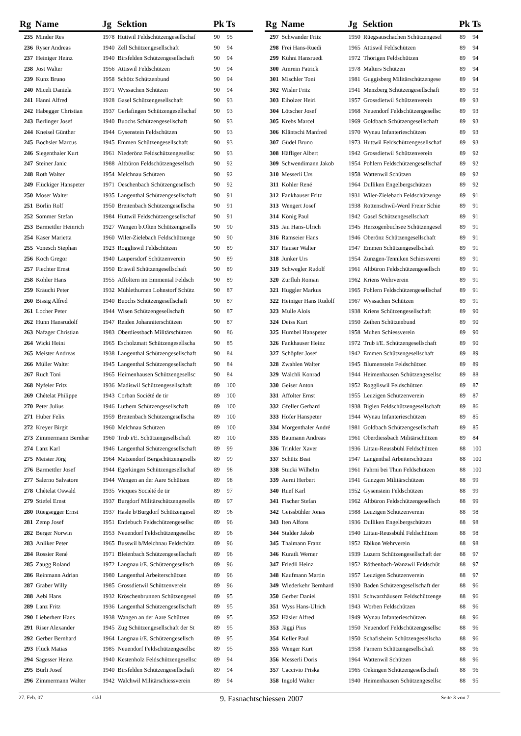| Rg | Name | Jg | Sektion | Pk | Ts |
| --- | --- | --- | --- | --- | --- |
| 235 | Minder Res | 1978 | Huttwil Feldschützengesellschaf | 90 | 95 |
| 236 | Ryser Andreas | 1940 | Zell Schützengesellschaft | 90 | 94 |
| 237 | Heiniger Heinz | 1940 | Birsfelden Schützengesellschaft | 90 | 94 |
| 238 | Jost Walter | 1956 | Attiswil Feldschützen | 90 | 94 |
| 239 | Kunz Bruno | 1958 | Schötz Schützenbund | 90 | 94 |
| 240 | Miceli Daniela | 1971 | Wyssachen Schützen | 90 | 94 |
| 241 | Hänni Alfred | 1928 | Gasel Schützengesellschaft | 90 | 93 |
| 242 | Habegger Christian | 1937 | Gerlafingen Schützengesellschaf | 90 | 93 |
| 243 | Berlinger Josef | 1940 | Buochs Schützengesellschaft | 90 | 93 |
| 244 | Kneisel Günther | 1944 | Gysenstein Feldschützen | 90 | 93 |
| 245 | Bochsler Marcus | 1945 | Emmen Schützengesellschaft | 90 | 93 |
| 246 | Siegenthaler Kurt | 1961 | Niederönz Feldschützengesellsc | 90 | 93 |
| 247 | Steiner Janic | 1988 | Altbüron Feldschützengesellsch | 90 | 92 |
| 248 | Roth Walter | 1954 | Melchnau Schützen | 90 | 92 |
| 249 | Flückiger Hanspeter | 1971 | Oeschenbach Schützengesellsch | 90 | 92 |
| 250 | Moser Walter | 1935 | Langenthal Schützengesellschaft | 90 | 91 |
| 251 | Börlin Rolf | 1950 | Breitenbach Schützengesellscha | 90 | 91 |
| 252 | Sommer Stefan | 1984 | Huttwil Feldschützengesellschaf | 90 | 91 |
| 253 | Barmettler Heinrich | 1927 | Wangen b.Olten Schützengesells | 90 | 90 |
| 254 | Käser Marietta | 1960 | Wiler-Zielebach Feldschützenge | 90 | 90 |
| 255 | Vonesch Stephan | 1923 | Roggliswil Feldschützen | 90 | 89 |
| 256 | Koch Gregor | 1940 | Laupersdorf Schützenverein | 90 | 89 |
| 257 | Fiechter Ernst | 1950 | Eriswil Schützengesellschaft | 90 | 89 |
| 258 | Kohler Hans | 1955 | Affoltern im Emmental Feldsch | 90 | 89 |
| 259 | Kräuchi Peter | 1932 | Mühlethurnen Lohnstorf Schütz | 90 | 87 |
| 260 | Bissig Alfred | 1940 | Buochs Schützengesellschaft | 90 | 87 |
| 261 | Locher Peter | 1944 | Wisen Schützengesellschaft | 90 | 87 |
| 262 | Hunn Hansrudolf | 1947 | Reiden Johanniterschützen | 90 | 87 |
| 263 | Nafzger Christian | 1983 | Oberdiessbach Militärschützen | 90 | 86 |
| 264 | Wicki Heini | 1965 | Escholzmatt Schützengesellscha | 90 | 85 |
| 265 | Meister Andreas | 1938 | Langenthal Schützengesellschaft | 90 | 84 |
| 266 | Müller Walter | 1945 | Langenthal Schützengesellschaft | 90 | 84 |
| 267 | Ruch Toni | 1965 | Heimenhausen Schützengesellsc | 90 | 84 |
| 268 | Nyfeler Fritz | 1936 | Madiswil Schützengesellschaft | 89 | 100 |
| 269 | Chételat Philippe | 1943 | Corban Société de tir | 89 | 100 |
| 270 | Peter Julius | 1946 | Luthern Schützengesellschaft | 89 | 100 |
| 271 | Huber Felix | 1959 | Breitenbach Schützengesellscha | 89 | 100 |
| 272 | Kreyer Birgit | 1960 | Melchnau Schützen | 89 | 100 |
| 273 | Zimmermann Bernhar | 1960 | Trub i/E. Schützengesellschaft | 89 | 100 |
| 274 | Lanz Karl | 1946 | Langenthal Schützengesellschaft | 89 | 99 |
| 275 | Meister Jörg | 1964 | Matzendorf Bergschützengesells | 89 | 99 |
| 276 | Barmettler Josef | 1944 | Egerkingen Schützengesellschaf | 89 | 98 |
| 277 | Salerno Salvatore | 1944 | Wangen an der Aare Schützen | 89 | 98 |
| 278 | Chételat Oswald | 1935 | Vicques Société de tir | 89 | 97 |
| 279 | Stiefel Ernst | 1937 | Burgdorf Militärschützengesells | 89 | 97 |
| 280 | Rüegsegger Ernst | 1937 | Hasle b/Burgdorf Schützengesel | 89 | 96 |
| 281 | Zemp Josef | 1951 | Entlebuch Feldschützengesellsc | 89 | 96 |
| 282 | Berger Norwin | 1953 | Neuendorf Feldschützengesellsc | 89 | 96 |
| 283 | Anliker Peter | 1965 | Busswil b/Melchnau Feldschütz | 89 | 96 |
| 284 | Rossier René | 1971 | Bleienbach Schützengesellschaft | 89 | 96 |
| 285 | Zaugg Roland | 1972 | Langnau i/E. Schützengesellsch | 89 | 96 |
| 286 | Reinmann Adrian | 1980 | Langenthal Arbeiterschützen | 89 | 96 |
| 287 | Graber Willy | 1985 | Grossdietwil Schützenverein | 89 | 96 |
| 288 | Aebi Hans | 1932 | Kröschenbrunnen Schützengesel | 89 | 95 |
| 289 | Lanz Fritz | 1936 | Langenthal Schützengesellschaft | 89 | 95 |
| 290 | Lieberherr Hans | 1938 | Wangen an der Aare Schützen | 89 | 95 |
| 291 | Riser Alexander | 1945 | Zug Schützengesellschaft der St | 89 | 95 |
| 292 | Gerber Bernhard | 1964 | Langnau i/E. Schützengesellsch | 89 | 95 |
| 293 | Flück Matias | 1985 | Neuendorf Feldschützengesellsc | 89 | 95 |
| 294 | Sägesser Heinz | 1940 | Kestenholz Feldschützengesellsc | 89 | 94 |
| 295 | Bürli Josef | 1940 | Birsfelden Schützengesellschaft | 89 | 94 |
| 296 | Zimmermann Walter | 1942 | Walchwil Militärschiessverein | 89 | 94 |
| Rg | Name | Jg | Sektion | Pk | Ts |
| --- | --- | --- | --- | --- | --- |
| 297 | Schwander Fritz | 1950 | Rüegsauschachen Schützengesel | 89 | 94 |
| 298 | Frei Hans-Ruedi | 1965 | Attiswil Feldschützen | 89 | 94 |
| 299 | Kühni Hansruedi | 1972 | Thörigen Feldschützen | 89 | 94 |
| 300 | Amrein Patrick | 1978 | Malters Schützen | 89 | 94 |
| 301 | Mischler Toni | 1981 | Guggisberg Militärschützengese | 89 | 94 |
| 302 | Wisler Fritz | 1941 | Menzberg Schützengesellschaft | 89 | 93 |
| 303 | Eiholzer Heiri | 1957 | Grossdietwil Schützenverein | 89 | 93 |
| 304 | Lötscher Josef | 1968 | Neuendorf Feldschützengesellsc | 89 | 93 |
| 305 | Krebs Marcel | 1969 | Goldbach Schützengesellschaft | 89 | 93 |
| 306 | Kläntschi Manfred | 1970 | Wynau Infanterieschützen | 89 | 93 |
| 307 | Güdel Bruno | 1973 | Huttwil Feldschützengesellschaf | 89 | 93 |
| 308 | Häfliger Albert | 1942 | Grossdietwil Schützenverein | 89 | 92 |
| 309 | Schwendimann Jakob | 1954 | Pohlern Feldschützengesellschaf | 89 | 92 |
| 310 | Messerli Urs | 1958 | Wattenwil Schützen | 89 | 92 |
| 311 | Kohler René | 1964 | Dulliken Engelbergschützen | 89 | 92 |
| 312 | Fankhauser Fritz | 1931 | Wiler-Zielebach Feldschützenge | 89 | 91 |
| 313 | Wengert Josef | 1938 | Rottenschwil-Werd Freier Schie | 89 | 91 |
| 314 | König Paul | 1942 | Gasel Schützengesellschaft | 89 | 91 |
| 315 | Jau Hans-Ulrich | 1945 | Herzogenbuchsee Schützengesel | 89 | 91 |
| 316 | Ramseier Hans | 1946 | Oberönz Schützengesellschaft | 89 | 91 |
| 317 | Hauser Walter | 1947 | Emmen Schützengesellschaft | 89 | 91 |
| 318 | Junker Urs | 1954 | Zunzgen-Tenniken Schiessverei | 89 | 91 |
| 319 | Schwegler Rudolf | 1961 | Altbüron Feldschützengesellsch | 89 | 91 |
| 320 | Zurfluh Roman | 1962 | Kriens Wehrverein | 89 | 91 |
| 321 | Huggler Markus | 1965 | Pohlern Feldschützengesellschaf | 89 | 91 |
| 322 | Heiniger Hans Rudolf | 1967 | Wyssachen Schützen | 89 | 91 |
| 323 | Mulle Alois | 1938 | Kriens Schützengesellschaft | 89 | 90 |
| 324 | Deiss Kurt | 1950 | Zeihen Schützenbund | 89 | 90 |
| 325 | Humbel Hanspeter | 1958 | Muhen Schiessverein | 89 | 90 |
| 326 | Fankhauser Heinz | 1972 | Trub i/E. Schützengesellschaft | 89 | 90 |
| 327 | Schöpfer Josef | 1942 | Emmen Schützengesellschaft | 89 | 89 |
| 328 | Zwahlen Walter | 1945 | Blumenstein Feldschützen | 89 | 89 |
| 329 | Wälchli Konrad | 1944 | Heimenhausen Schützengesellsc | 89 | 88 |
| 330 | Geiser Anton | 1952 | Roggliswil Feldschützen | 89 | 87 |
| 331 | Affolter Ernst | 1955 | Leuzigen Schützenverein | 89 | 87 |
| 332 | Gfeller Gerhard | 1938 | Biglen Feldschützengesellschaft | 89 | 86 |
| 333 | Hofer Hanspeter | 1944 | Wynau Infanterieschützen | 89 | 85 |
| 334 | Morgenthaler André | 1981 | Goldbach Schützengesellschaft | 89 | 85 |
| 335 | Baumann Andreas | 1961 | Oberdiessbach Militärschützen | 89 | 84 |
| 336 | Trinkler Xaver | 1936 | Littau-Reussbühl Feldschützen | 88 | 100 |
| 337 | Schütz Beat | 1947 | Langenthal Arbeiterschützen | 88 | 100 |
| 338 | Stucki Wilhelm | 1961 | Fahrni bei Thun Feldschützen | 88 | 100 |
| 339 | Aerni Herbert | 1941 | Gunzgen Militärschützen | 88 | 99 |
| 340 | Ruef Karl | 1952 | Gysenstein Feldschützen | 88 | 99 |
| 341 | Fischer Stefan | 1962 | Altbüron Feldschützengesellsch | 88 | 99 |
| 342 | Geissbühler Jonas | 1988 | Leuzigen Schützenverein | 88 | 98 |
| 343 | Iten Alfons | 1936 | Dulliken Engelbergschützen | 88 | 98 |
| 344 | Stalder Jakob | 1940 | Littau-Reussbühl Feldschützen | 88 | 98 |
| 345 | Thalmann Franz | 1952 | Ebikon Wehrverein | 88 | 98 |
| 346 | Kuratli Werner | 1939 | Luzern Schützengesellschaft der | 88 | 97 |
| 347 | Friedli Heinz | 1952 | Röthenbach-Wanzwil Feldschüt | 88 | 97 |
| 348 | Kaufmann Martin | 1957 | Leuzigen Schützenverein | 88 | 97 |
| 349 | Wiederkehr Bernhard | 1930 | Baden Schützengesellschaft der | 88 | 96 |
| 350 | Gerber Daniel | 1931 | Schwarzhäusern Feldschützenge | 88 | 96 |
| 351 | Wyss Hans-Ulrich | 1943 | Worben Feldschützen | 88 | 96 |
| 352 | Häsler Alfred | 1949 | Wynau Infanterieschützen | 88 | 96 |
| 353 | Jäggi Pius | 1950 | Neuendorf Feldschützengesellsc | 88 | 96 |
| 354 | Keller Paul | 1950 | Schafisheim Schützengesellscha | 88 | 96 |
| 355 | Wenger Kurt | 1958 | Farnern Schützengesellschaft | 88 | 96 |
| 356 | Messerli Doris | 1964 | Wattenwil Schützen | 88 | 96 |
| 357 | Caccivio Priska | 1965 | Oekingen Schützengesellschaft | 88 | 96 |
| 358 | Ingold Walter | 1940 | Heimenhausen Schützengesellsc | 88 | 95 |
27. Feb. 07 skkl 9. Fasnachtschiessen 2007 Seite 3 von 7